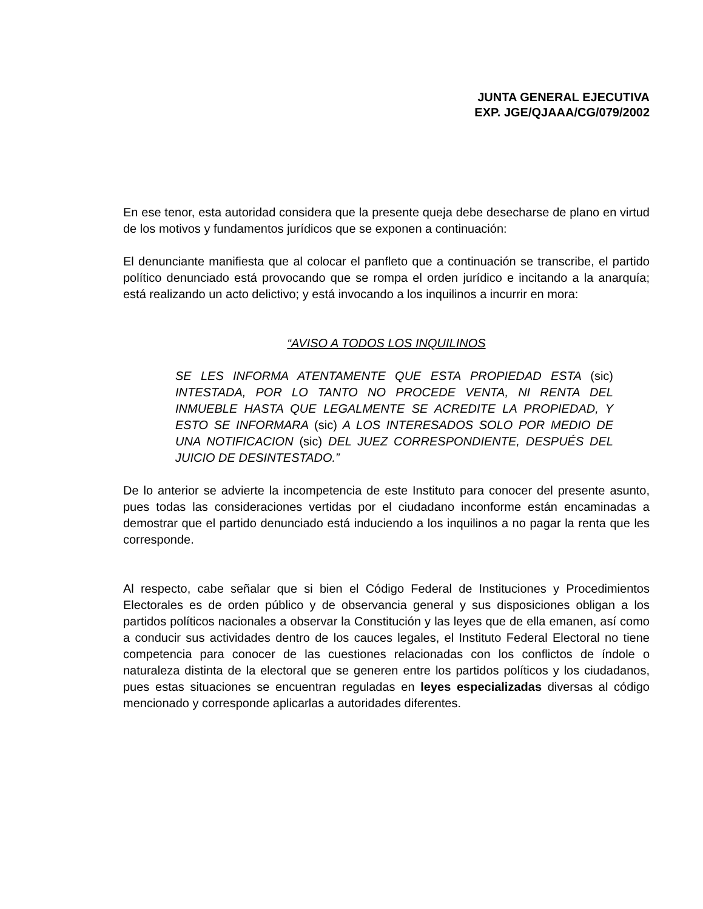JUNTA GENERAL EJECUTIVA
EXP. JGE/QJAAA/CG/079/2002
En ese tenor, esta autoridad considera que la presente queja debe desecharse de plano en virtud de los motivos y fundamentos jurídicos que se exponen a continuación:
El denunciante manifiesta que al colocar el panfleto que a continuación se transcribe, el partido político denunciado está provocando que se rompa el orden jurídico e incitando a la anarquía; está realizando un acto delictivo; y está invocando a los inquilinos a incurrir en mora:
“AVISO A TODOS LOS INQUILINOS
SE LES INFORMA ATENTAMENTE QUE ESTA PROPIEDAD ESTA (sic) INTESTADA, POR LO TANTO NO PROCEDE VENTA, NI RENTA DEL INMUEBLE HASTA QUE LEGALMENTE SE ACREDITE LA PROPIEDAD, Y ESTO SE INFORMARA (sic) A LOS INTERESADOS SOLO POR MEDIO DE UNA NOTIFICACION (sic) DEL JUEZ CORRESPONDIENTE, DESPUÉS DEL JUICIO DE DESINTESTADO.”
De lo anterior se advierte la incompetencia de este Instituto para conocer del presente asunto, pues todas las consideraciones vertidas por el ciudadano inconforme están encaminadas a demostrar que el partido denunciado está induciendo a los inquilinos a no pagar la renta que les corresponde.
Al respecto, cabe señalar que si bien el Código Federal de Instituciones y Procedimientos Electorales es de orden público y de observancia general y sus disposiciones obligan a los partidos políticos nacionales a observar la Constitución y las leyes que de ella emanen, así como a conducir sus actividades dentro de los cauces legales, el Instituto Federal Electoral no tiene competencia para conocer de las cuestiones relacionadas con los conflictos de índole o naturaleza distinta de la electoral que se generen entre los partidos políticos y los ciudadanos, pues estas situaciones se encuentran reguladas en leyes especializadas diversas al código mencionado y corresponde aplicarlas a autoridades diferentes.